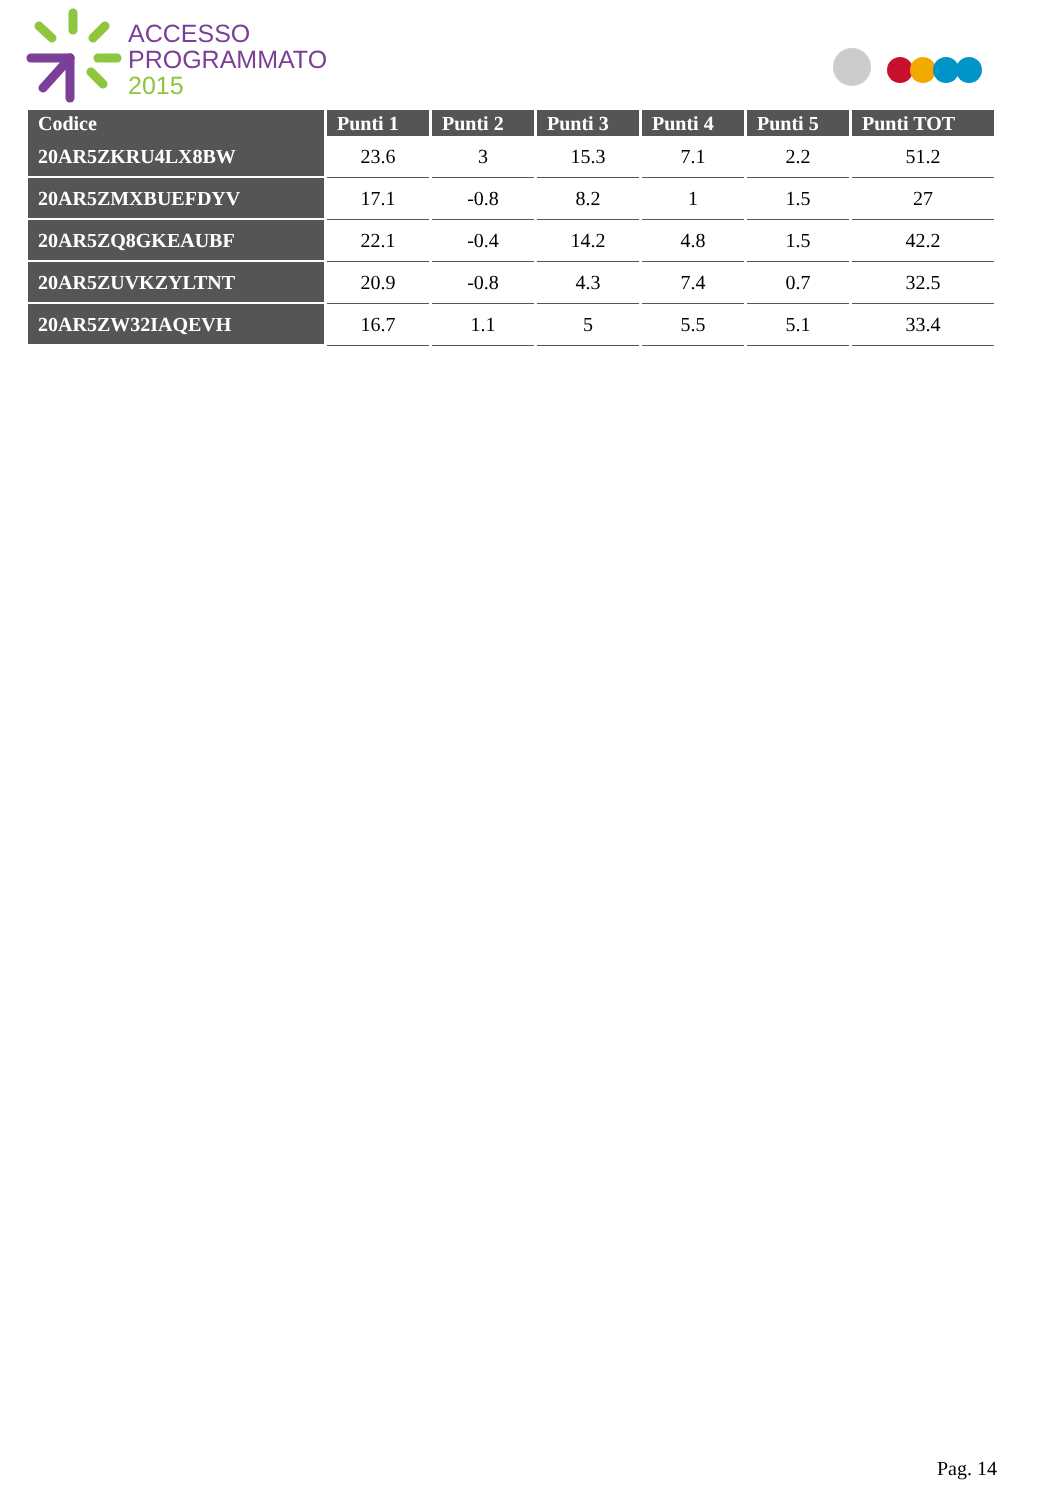ACCESSO
PROGRAMMATO
2015
| Codice | Punti 1 | Punti 2 | Punti 3 | Punti 4 | Punti 5 | Punti TOT |
| --- | --- | --- | --- | --- | --- | --- |
| 20AR5ZKRU4LX8BW | 23.6 | 3 | 15.3 | 7.1 | 2.2 | 51.2 |
| 20AR5ZMXBUEFDYV | 17.1 | -0.8 | 8.2 | 1 | 1.5 | 27 |
| 20AR5ZQ8GKEAUBF | 22.1 | -0.4 | 14.2 | 4.8 | 1.5 | 42.2 |
| 20AR5ZUVKZYLTNT | 20.9 | -0.8 | 4.3 | 7.4 | 0.7 | 32.5 |
| 20AR5ZW32IAQEVH | 16.7 | 1.1 | 5 | 5.5 | 5.1 | 33.4 |
Pag. 14